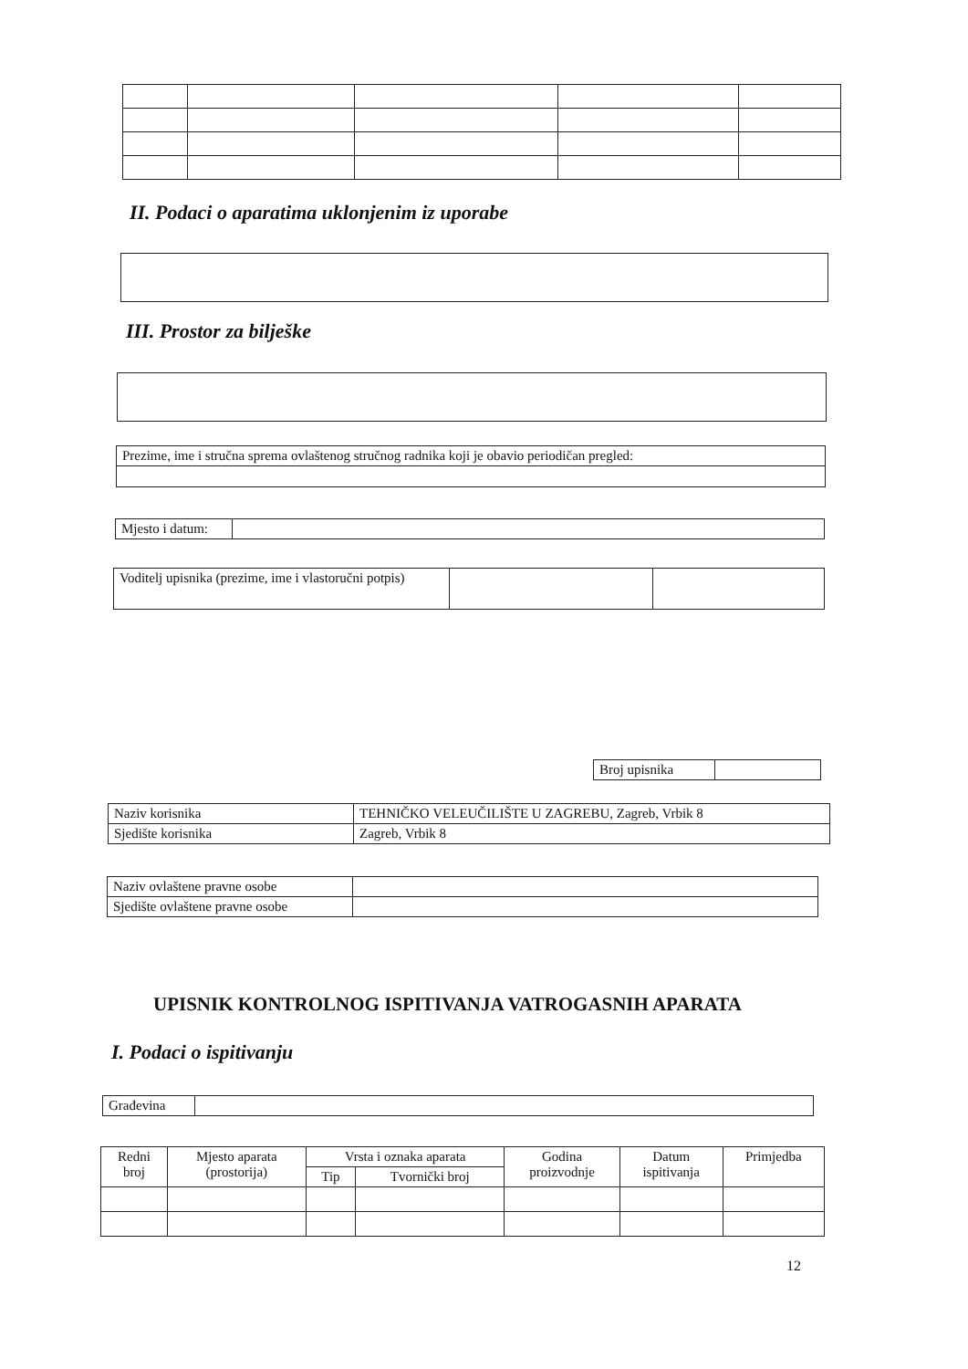II. Podaci o aparatima uklonjenim iz uporabe
III. Prostor za bilješke
| Prezime, ime i stručna sprema ovlaštenog stručnog radnika koji je obavio periodičan pregled: |
| Mjesto i datum: | |
| Voditelj upisnika (prezime, ime i vlastoručni potpis) | | |
| Broj upisnika | |
| Naziv korisnika | TEHNIČKO VELEUČILIŠTE U ZAGREBU, Zagreb, Vrbik 8 |
| Sjedište korisnika | Zagreb, Vrbik 8 |
| Naziv ovlaštene pravne osobe | |
| Sjedište ovlaštene pravne osobe | |
UPISNIK KONTROLNOG ISPITIVANJA VATROGASNIH APARATA
I. Podaci o ispitivanju
| Građevina | |
| Redni broj | Mjesto aparata (prostorija) | Vrsta i oznaka aparata | | Godina proizvodnje | Datum ispitivanja | Primjedba |
| --- | --- | --- | --- | --- | --- | --- |
| | | Tip | Tvornički broj | | | |
12